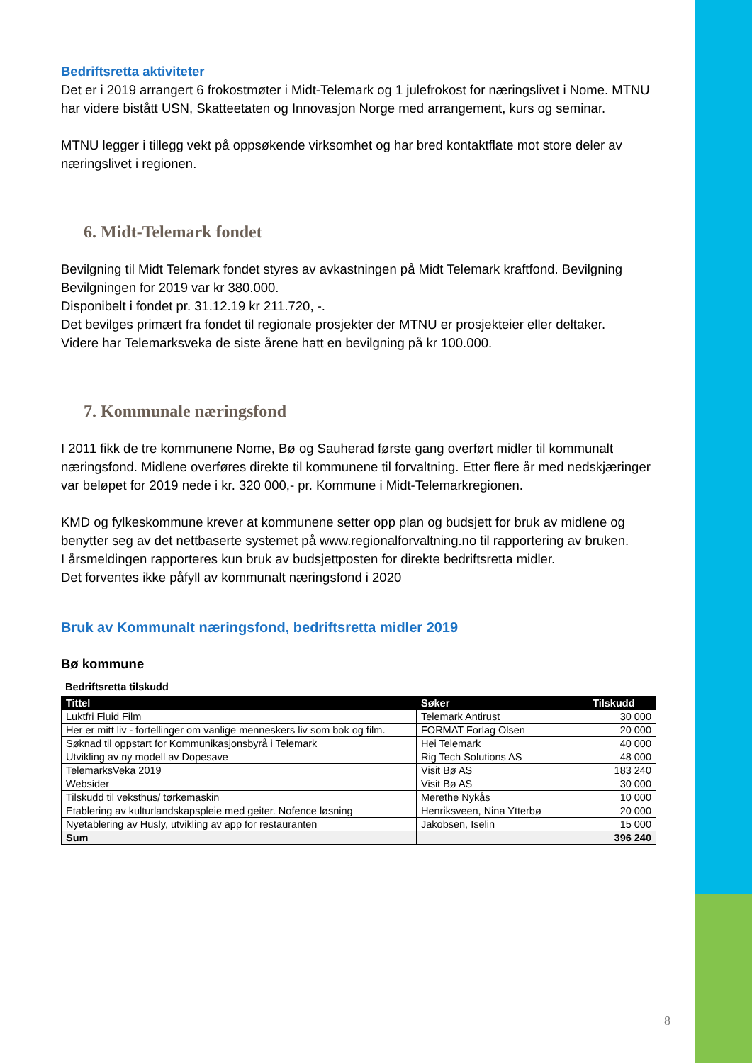Bedriftsretta aktiviteter
Det er i 2019 arrangert 6 frokostmøter i Midt-Telemark og 1 julefrokost for næringslivet i Nome. MTNU har videre bistått USN, Skatteetaten og Innovasjon Norge med arrangement, kurs og seminar.
MTNU legger i tillegg vekt på oppsøkende virksomhet og har bred kontaktflate mot store deler av næringslivet i regionen.
6. Midt-Telemark fondet
Bevilgning til Midt Telemark fondet styres av avkastningen på Midt Telemark kraftfond. Bevilgning Bevilgningen for 2019 var kr 380.000.
Disponibelt i fondet pr. 31.12.19 kr 211.720, -.
Det bevilges primært fra fondet til regionale prosjekter der MTNU er prosjekteier eller deltaker.
Videre har Telemarksveka de siste årene hatt en bevilgning på kr 100.000.
7. Kommunale næringsfond
I 2011 fikk de tre kommunene Nome, Bø og Sauherad første gang overført midler til kommunalt næringsfond. Midlene overføres direkte til kommunene til forvaltning. Etter flere år med nedskjæringer var beløpet for 2019 nede i kr. 320 000,- pr. Kommune i Midt-Telemarkregionen.
KMD og fylkeskommune krever at kommunene setter opp plan og budsjett for bruk av midlene og benytter seg av det nettbaserte systemet på www.regionalforvaltning.no til rapportering av bruken.
I årsmeldingen rapporteres kun bruk av budsjettposten for direkte bedriftsretta midler.
Det forventes ikke påfyll av kommunalt næringsfond i 2020
Bruk av Kommunalt næringsfond, bedriftsretta midler 2019
Bø kommune
Bedriftsretta tilskudd
| Tittel | Søker | Tilskudd |
| --- | --- | --- |
| Luktfri Fluid Film | Telemark Antirust | 30 000 |
| Her er mitt liv - fortellinger om vanlige menneskers liv som bok og film. | FORMAT Forlag Olsen | 20 000 |
| Søknad til oppstart for Kommunikasjonsbyrå i Telemark | Hei Telemark | 40 000 |
| Utvikling av ny modell av Dopesave | Rig Tech Solutions AS | 48 000 |
| TelemarksVeka 2019 | Visit Bø AS | 183 240 |
| Websider | Visit Bø AS | 30 000 |
| Tilskudd til veksthus/ tørkemaskin | Merethe Nykås | 10 000 |
| Etablering av kulturlandskapspleie med geiter. Nofence løsning | Henriksveen, Nina Ytterbø | 20 000 |
| Nyetablering av Husly, utvikling av app for restauranten | Jakobsen, Iselin | 15 000 |
| Sum | | 396 240 |
8